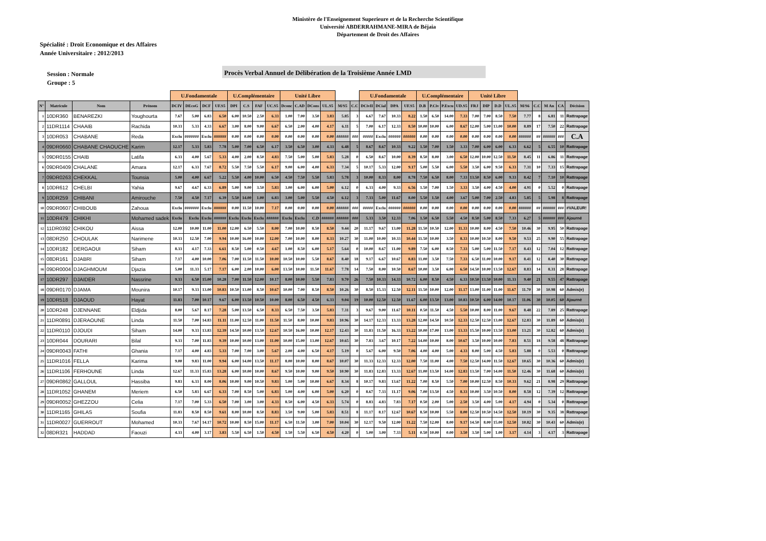Ministère de l'Enseignement Superieure et de la Recherche Scientifique
Université ABDERRAHMANE-MIRA de Béjaia
Département de Droit des Affaires
Spécialité : Droit Economique et des Affaires
Année Universitaire : 2012/2013
Session : Normale
Groupe : 5
Procès Verbal Annuel de Délibération de la Troisième Année LMD
| | | | | U.Fondamentale | | | | U.Complémentaire | | | | Unité Libre | | | | | | U.Fondamentale | | | | U.Complémentaire | | | | Unité Libre | | | | | | | | |
| --- | --- | --- | --- | --- | --- | --- | --- | --- | --- | --- | --- | --- | --- | --- | --- | --- | --- | --- | --- | --- | --- | --- | --- | --- | --- | --- | --- | --- | --- | --- | --- | --- | --- | --- |
| N° | Matricule | Nom | Prénom | DCIV | DEcoG | DCF | UF.S5 | DPI | C.S | FAF | UC.S5 | Dconc | C.AD | DCons | UL.S5 | M/S5 | C.C | DCivII | DCial | DPA | UF.S5 | D.B | P.Civ | P.Excu | UD.S5 | FRJ | DIP | D.D | UL.S5 | M/S6 | C.C | M An | CA | Décision |
| 1 | 10DR360 | BENAREZKI | Youghourta | 7.67 | 5.00 | 6.83 | 6.50 | 6.00 | 10.50 | 2.50 | 6.33 | 1.00 | 7.00 | 3.50 | 3.83 | 5.85 | 3 | 6.67 | 7.67 | 10.33 | 8.22 | 1.50 | 6.50 | 14.00 | 7.33 | 7.00 | 7.00 | 8.50 | 7.50 | 7.77 | 8 | 6.81 | 11 | Rattrapage |
| 2 | 11DR1114 | CHAAIB | Rachida | 10.33 | 5.33 | 4.33 | 6.67 | 3.00 | 8.00 | 9.00 | 6.67 | 6.50 | 2.00 | 4.00 | 4.17 | 6.11 | 5 | 7.00 | 6.17 | 12.33 | 8.50 | 10.00 | 10.00 | 6.00 | 8.67 | 12.00 | 5.00 | 13.00 | 10.00 | 8.89 | 17 | 7.50 | 22 | Rattrapage |
| 3 | 10DR053 | CHABANE | Reda | Exclu | ####### | Exclu | ###### | 0.00 | 0.00 | 0.00 | 0.00 | 0.00 | 0.00 | 0.00 | 0.00 | ###### | ### | ##### | Exclu | ###### | ###### | 0.00 | 0.00 | 0.00 | 0.00 | 0.00 | 0.00 | 0.00 | 0.00 | ###### | ## | ###### | ### | C.A |
| 4 | 09DR0660 | CHABANE CHAOUCHE | Karim | 12.17 | 5.33 | 5.83 | 7.78 | 5.00 | 7.00 | 6.50 | 6.17 | 3.50 | 6.50 | 3.00 | 4.33 | 6.48 | 5 | 8.67 | 8.67 | 10.33 | 9.22 | 1.50 | 7.00 | 1.50 | 3.33 | 7.00 | 6.00 | 6.00 | 6.33 | 6.62 | 5 | 6.55 | 10 | Rattrapage |
| 5 | 09DR0155 | CHAIB | Latifa | 6.33 | 4.00 | 5.67 | 5.33 | 4.00 | 2.00 | 8.50 | 4.83 | 7.50 | 5.00 | 5.00 | 5.83 | 5.28 | 0 | 6.50 | 8.67 | 10.00 | 8.39 | 8.50 | 8.00 | 3.00 | 6.50 | 12.00 | 10.00 | 12.50 | 11.50 | 8.45 | 11 | 6.86 | 11 | Rattrapage |
| 6 | 09DR0409 | CHALANE | Amara | 12.17 | 6.33 | 7.67 | 8.72 | 5.50 | 7.50 | 5.50 | 6.17 | 9.00 | 6.00 | 4.00 | 6.33 | 7.34 | 5 | 10.17 | 5.33 | 12.00 | 9.17 | 5.00 | 5.50 | 6.00 | 5.50 | 3.50 | 6.00 | 9.50 | 6.33 | 7.31 | 10 | 7.33 | 15 | Rattrapage |
| 7 | 09DR0263 | CHEKKAL | Tounsia | 5.00 | 4.00 | 6.67 | 5.22 | 5.50 | 4.00 | 10.00 | 6.50 | 4.50 | 7.50 | 5.50 | 5.83 | 5.78 | 3 | 10.00 | 8.33 | 8.00 | 8.78 | 7.50 | 6.50 | 8.00 | 7.33 | 13.50 | 8.50 | 6.00 | 9.33 | 8.42 | 7 | 7.10 | 10 | Rattrapage |
| 8 | 10DR612 | CHELBI | Yahia | 9.67 | 4.67 | 6.33 | 6.89 | 5.00 | 9.00 | 3.50 | 5.83 | 3.00 | 6.00 | 6.00 | 5.00 | 6.12 | 0 | 6.33 | 4.00 | 9.33 | 6.56 | 1.50 | 7.00 | 1.50 | 3.33 | 3.50 | 4.00 | 4.50 | 4.00 | 4.91 | 0 | 5.52 | 0 | Rattrapage |
| 9 | 10DR259 | CHIBANI | Amirouche | 7.50 | 4.50 | 7.17 | 6.39 | 5.50 | 14.00 | 1.00 | 6.83 | 3.00 | 5.00 | 5.50 | 4.50 | 6.12 | 3 | 7.33 | 5.00 | 11.67 | 8.00 | 5.50 | 1.50 | 4.00 | 3.67 | 5.00 | 7.00 | 2.50 | 4.83 | 5.85 | 5 | 5.98 | 8 | Rattrapage |
| 10 | 09DR0607 | CHIBOUB | Zahoua | Exclu | ####### | Exclu | ###### | 0.00 | 11.50 | 10.00 | 7.17 | 0.00 | 0.00 | 0.00 | 0.00 | ###### | ### | ##### | Exclu | ###### | ###### | 0.00 | 0.00 | 0.00 | 0.00 | 0.00 | 0.00 | 0.00 | 0.00 | ###### | ## | ###### | ### | #VALEUR! |
| 11 | 10DR479 | CHIKHI | Mohamed sadek | Exclu | Exclu | Exclu | ###### | Exclu | Exclu | Exclu | ###### | Exclu | Exclu | C.D | ###### | ###### | ### | 5.33 | 3.50 | 12.33 | 7.06 | 1.50 | 6.50 | 5.50 | 4.50 | 8.50 | 5.00 | 8.50 | 7.33 | 6.27 | 5 | ###### | ### | Ajourné |
| 12 | 11DR0392 | CHIKOU | Aissa | 12.00 | 10.00 | 11.00 | 11.00 | 12.00 | 6.50 | 5.50 | 8.00 | 7.00 | 10.00 | 8.50 | 8.50 | 9.44 | 20 | 11.17 | 9.67 | 13.00 | 11.28 | 11.50 | 10.50 | 12.00 | 11.33 | 10.00 | 8.00 | 4.50 | 7.50 | 10.46 | 30 | 9.95 | 50 | Rattrapage |
| 13 | 08DR250 | CHOULAK | Narimene | 10.33 | 12.50 | 7.00 | 9.94 | 10.00 | 16.00 | 10.00 | 12.00 | 7.00 | 10.00 | 8.00 | 8.33 | 10.27 | 30 | 11.00 | 10.00 | 10.33 | 10.44 | 11.50 | 10.00 | 3.50 | 8.33 | 10.00 | 10.50 | 8.00 | 9.50 | 9.53 | 25 | 9.90 | 55 | Rattrapage |
| 14 | 10DR182 | DERGAOUI | Siham | 8.33 | 4.17 | 7.33 | 6.61 | 8.50 | 5.00 | 0.50 | 4.67 | 1.00 | 8.50 | 6.00 | 5.17 | 5.64 | 0 | 10.00 | 8.67 | 11.00 | 9.89 | 7.50 | 6.00 | 8.50 | 7.33 | 5.00 | 5.00 | 11.50 | 7.17 | 8.43 | 12 | 7.04 | 12 | Rattrapage |
| 15 | 08DR161 | DJABRI | Siham | 7.17 | 4.00 | 10.00 | 7.06 | 7.00 | 11.50 | 11.50 | 10.00 | 10.50 | 10.00 | 5.50 | 8.67 | 8.40 | 18 | 9.17 | 6.67 | 10.67 | 8.83 | 11.00 | 3.50 | 7.50 | 7.33 | 6.50 | 11.00 | 10.00 | 9.17 | 8.41 | 12 | 8.40 | 30 | Rattrapage |
| 16 | 09DR0004 | DJAGHMOUM | Djazia | 5.00 | 11.33 | 5.17 | 7.17 | 6.00 | 2.00 | 10.00 | 6.00 | 13.50 | 10.00 | 11.50 | 11.67 | 7.78 | 14 | 7.50 | 8.00 | 10.50 | 8.67 | 10.00 | 3.50 | 6.00 | 6.50 | 14.50 | 10.00 | 13.50 | 12.67 | 8.83 | 14 | 8.31 | 28 | Rattrapage |
| 17 | 10DR297 | DJAIDER | Nassrine | 9.33 | 6.50 | 15.00 | 10.28 | 7.00 | 11.50 | 12.00 | 10.17 | 8.00 | 10.00 | 5.50 | 7.83 | 9.70 | 26 | 7.50 | 10.33 | 14.33 | 10.72 | 6.00 | 8.50 | 4.50 | 6.33 | 10.50 | 13.50 | 10.00 | 11.33 | 9.40 | 21 | 9.55 | 47 | Rattrapage |
| 18 | 09DR0170 | DJAMA | Mounira | 10.17 | 9.33 | 13.00 | 10.83 | 10.50 | 13.00 | 8.50 | 10.67 | 10.00 | 7.00 | 8.50 | 8.50 | 10.26 | 30 | 8.50 | 15.33 | 12.50 | 12.11 | 11.50 | 10.00 | 12.00 | 11.17 | 13.00 | 11.00 | 11.00 | 11.67 | 11.70 | 30 | 10.98 | 60 | Admis(e) |
| 19 | 10DR518 | DJAOUD | Hayat | 11.83 | 7.00 | 10.17 | 9.67 | 6.00 | 13.50 | 10.50 | 10.00 | 8.00 | 6.50 | 4.50 | 6.33 | 9.04 | 19 | 10.00 | 12.50 | 12.50 | 11.67 | 6.00 | 13.50 | 13.00 | 10.83 | 10.50 | 6.00 | 14.00 | 10.17 | 11.06 | 30 | 10.05 | 60 | Ajourné |
| 20 | 10DR248 | DJENNANE | Eldjida | 8.00 | 5.67 | 8.17 | 7.28 | 5.00 | 13.50 | 6.50 | 8.33 | 6.50 | 7.50 | 3.50 | 5.83 | 7.31 | 3 | 9.67 | 9.00 | 11.67 | 10.11 | 0.50 | 11.50 | 4.50 | 5.50 | 10.00 | 8.00 | 11.00 | 9.67 | 8.48 | 22 | 7.89 | 25 | Rattrapage |
| 21 | 11DR0891 | DJERAOUNE | Linda | 11.50 | 7.00 | 14.83 | 11.11 | 11.00 | 12.50 | 11.00 | 11.50 | 11.50 | 8.00 | 10.00 | 9.83 | 10.96 | 30 | 14.17 | 12.33 | 13.33 | 13.28 | 12.00 | 14.50 | 10.50 | 12.33 | 12.50 | 12.50 | 13.00 | 12.67 | 12.83 | 30 | 11.89 | 60 | Admis(e) |
| 22 | 11DR0110 | DJOUDI | Siham | 14.00 | 9.33 | 13.83 | 12.39 | 14.50 | 10.00 | 13.50 | 12.67 | 10.50 | 16.00 | 10.00 | 12.17 | 12.43 | 30 | 11.83 | 11.50 | 16.33 | 13.22 | 10.00 | 17.00 | 13.00 | 13.33 | 15.50 | 10.00 | 13.50 | 13.00 | 13.21 | 30 | 12.82 | 60 | Admis(e) |
| 23 | 10DR044 | DOURARI | Bilal | 9.33 | 7.00 | 11.83 | 9.39 | 10.00 | 10.00 | 13.00 | 11.00 | 10.00 | 15.00 | 13.00 | 12.67 | 10.65 | 30 | 7.83 | 3.67 | 10.17 | 7.22 | 14.00 | 10.00 | 8.00 | 10.67 | 3.50 | 10.00 | 10.00 | 7.83 | 8.51 | 18 | 9.58 | 48 | Rattrapage |
| 24 | 09DR0043 | FATHI | Ghania | 7.17 | 4.00 | 4.83 | 5.33 | 7.00 | 7.00 | 3.00 | 5.67 | 2.00 | 4.00 | 6.50 | 4.17 | 5.19 | 0 | 5.67 | 6.00 | 9.50 | 7.06 | 4.00 | 4.00 | 5.00 | 4.33 | 8.00 | 5.00 | 4.50 | 5.83 | 5.88 | 0 | 5.53 | 0 | Rattrapage |
| 25 | 11DR1016 | FELLA | Karima | 9.00 | 9.83 | 11.00 | 9.94 | 6.00 | 14.00 | 13.50 | 11.17 | 8.00 | 10.00 | 8.00 | 8.67 | 10.07 | 30 | 11.33 | 12.33 | 12.33 | 12.00 | 7.50 | 11.00 | 4.00 | 7.50 | 12.50 | 14.00 | 11.50 | 12.67 | 10.65 | 30 | 10.36 | 60 | Admis(e) |
| 26 | 11DR1106 | FERHOUNE | Linda | 12.67 | 11.33 | 15.83 | 13.28 | 6.00 | 10.00 | 10.00 | 8.67 | 9.50 | 10.00 | 9.00 | 9.50 | 10.90 | 30 | 11.83 | 12.83 | 13.33 | 12.67 | 11.00 | 13.50 | 14.00 | 12.83 | 13.50 | 7.00 | 14.00 | 11.50 | 12.46 | 30 | 11.68 | 60 | Admis(e) |
| 27 | 09DR0862 | GALLOUL | Hassiba | 9.83 | 6.33 | 8.00 | 8.06 | 10.00 | 9.00 | 10.50 | 9.83 | 5.00 | 5.00 | 10.00 | 6.67 | 8.34 | 8 | 10.17 | 9.83 | 13.67 | 11.22 | 7.00 | 8.50 | 5.50 | 7.00 | 10.00 | 12.50 | 8.50 | 10.33 | 9.62 | 21 | 8.98 | 29 | Rattrapage |
| 28 | 11DR1052 | GHANEM | Meriem | 6.50 | 5.83 | 6.67 | 6.33 | 7.00 | 8.50 | 5.00 | 6.83 | 5.00 | 4.00 | 6.00 | 5.00 | 6.20 | 0 | 8.67 | 7.33 | 11.17 | 9.06 | 7.00 | 13.50 | 4.50 | 8.33 | 10.00 | 3.50 | 10.50 | 8.00 | 8.58 | 12 | 7.39 | 12 | Rattrapage |
| 29 | 09DR0052 | GHEZZOU | Celia | 7.17 | 7.00 | 5.33 | 6.50 | 7.00 | 3.00 | 3.00 | 4.33 | 8.50 | 6.00 | 4.50 | 6.33 | 5.74 | 0 | 8.83 | 4.83 | 7.83 | 7.17 | 0.50 | 2.00 | 5.00 | 2.50 | 3.50 | 4.00 | 5.00 | 4.17 | 4.94 | 0 | 5.34 | 0 | Rattrapage |
| 30 | 11DR1165 | GHILAS | Soufia | 11.83 | 8.50 | 8.50 | 9.61 | 8.00 | 10.00 | 8.50 | 8.83 | 3.50 | 9.00 | 5.00 | 5.83 | 8.51 | 8 | 11.17 | 8.17 | 12.67 | 10.67 | 8.50 | 10.00 | 5.50 | 8.00 | 12.50 | 10.50 | 14.50 | 12.50 | 10.19 | 30 | 9.35 | 38 | Rattrapage |
| 31 | 11DR0027 | GUERROUT | Mohamed | 10.33 | 7.67 | 14.17 | 10.72 | 10.00 | 8.50 | 15.00 | 11.17 | 6.50 | 11.50 | 3.00 | 7.00 | 10.04 | 30 | 12.17 | 9.50 | 12.00 | 11.22 | 7.50 | 12.00 | 8.00 | 9.17 | 14.50 | 8.00 | 15.00 | 12.50 | 10.82 | 30 | 10.43 | 60 | Admis(e) |
| 32 | 08DR321 | HADDAD | Faouzi | 4.33 | 4.00 | 3.17 | 3.83 | 5.50 | 6.50 | 1.50 | 4.50 | 1.50 | 5.50 | 6.50 | 4.50 | 4.20 | 0 | 5.00 | 3.00 | 7.33 | 5.11 | 0.50 | 10.00 | 0.00 | 3.50 | 3.50 | 5.00 | 1.00 | 3.17 | 4.14 | 3 | 4.17 | 3 | Rattrapage |